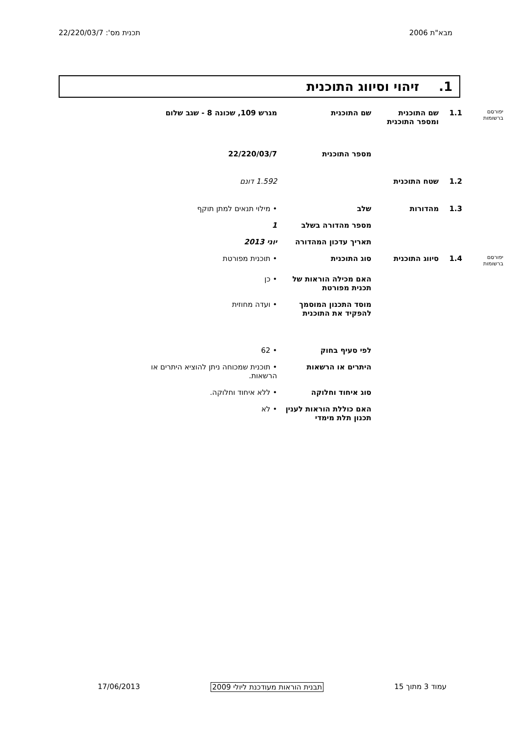מבא"ת 2006 תכנית מס': 22/220/03/7
1. זיהוי וסיווג התוכנית
| יפורסם ברשומות | 1.1 | שם התוכנית ומספר התוכנית | שם התוכנית | מגרש 109, שכונה 8 - שגב שלום |
| | | | מספר התוכנית | 22/220/03/7 |
| | 1.2 | שטח התוכנית | | 1.592 דונם |
| | 1.3 | מהדורות | שלב | • מילוי תנאים למתן תוקף |
| | | | מספר מהדורה בשלב | 1 |
| | | | תאריך עדכון המהדורה | יוני 2013 |
| יפורסם ברשומות | 1.4 | סיווג התוכנית | סוג התוכנית | • תוכנית מפורטת |
| | | | האם מכילה הוראות של תכנית מפורטת | • כן |
| | | | מוסד התכנון המוסמך להפקיד את התוכנית | • ועדה מחוזית |
| | | | לפי סעיף בחוק | • 62 |
| | | | היתרים או הרשאות | • תוכנית שמכוחה ניתן להוציא היתרים או הרשאות. |
| | | | סוג איחוד וחלוקה | • ללא איחוד וחלוקה. |
| | | | האם כוללת הוראות לענין תכנון תלת מימדי | • לא |
עמוד 3 מתוך 15 תבנית הוראות מעודכנת ליולי 2009
17/06/2013